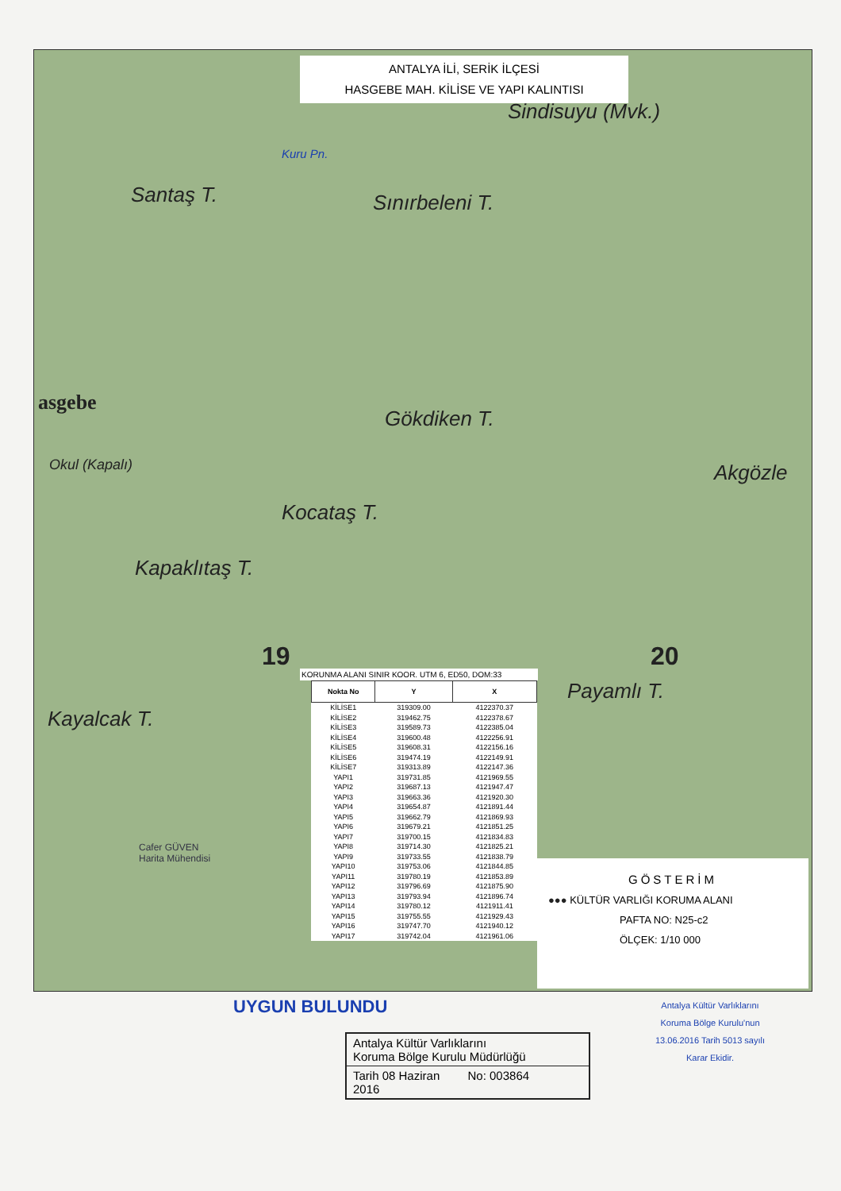ANTALYA İLİ, SERİK İLÇESİ
HASGEBE MAH. KİLİSE VE YAPI KALINTISI
Sindisuyu (Mvk.)
Kuru Pn.
Santaş T. Sınırbeleni T.
asgebe
Gökdiken T.
Okul (Kapalı)
Kocataş T.
Akgözle
Kapaklıtaş T.
19 20
Payamlı T.
Kayalcak T.
KORUNMA ALANI SINIR KOOR. UTM 6, ED50, DOM:33
| Nokta No | Y | X |
| --- | --- | --- |
| KİLİSE1 | 319309.00 | 4122370.37 |
| KİLİSE2 | 319462.75 | 4122378.67 |
| KİLİSE3 | 319589.73 | 4122385.04 |
| KİLİSE4 | 319600.48 | 4122256.91 |
| KİLİSE5 | 319608.31 | 4122156.16 |
| KİLİSE6 | 319474.19 | 4122149.91 |
| KİLİSE7 | 319313.89 | 4122147.36 |
| YAPI1 | 319731.85 | 4121969.55 |
| YAPI2 | 319687.13 | 4121947.47 |
| YAPI3 | 319663.36 | 4121920.30 |
| YAPI4 | 319654.87 | 4121891.44 |
| YAPI5 | 319662.79 | 4121869.93 |
| YAPI6 | 319679.21 | 4121851.25 |
| YAPI7 | 319700.15 | 4121834.83 |
| YAPI8 | 319714.30 | 4121825.21 |
| YAPI9 | 319733.55 | 4121838.79 |
| YAPI10 | 319753.06 | 4121844.85 |
| YAPI11 | 319780.19 | 4121853.89 |
| YAPI12 | 319796.69 | 4121875.90 |
| YAPI13 | 319793.94 | 4121896.74 |
| YAPI14 | 319780.12 | 4121911.41 |
| YAPI15 | 319755.55 | 4121929.43 |
| YAPI16 | 319747.70 | 4121940.12 |
| YAPI17 | 319742.04 | 4121961.06 |
GÖSTERİM
●●● KÜLTÜR VARLIĞI KORUMA ALANI
PAFTA NO: N25-c2
ÖLÇEK: 1/10 000
Cafer GÜVEN
Harita Mühendisi
UYGUN BULUNDU
Antalya Kültür Varlıklarını
Koruma Bölge Kurulu Müdürlüğü
Tarih 08 Haziran 2016 No: 003864
Antalya Kültür Varlıklarını
Koruma Bölge Kurulu'nun
13.06.2016 Tarih 5013 sayılı
Karar Ekidir.